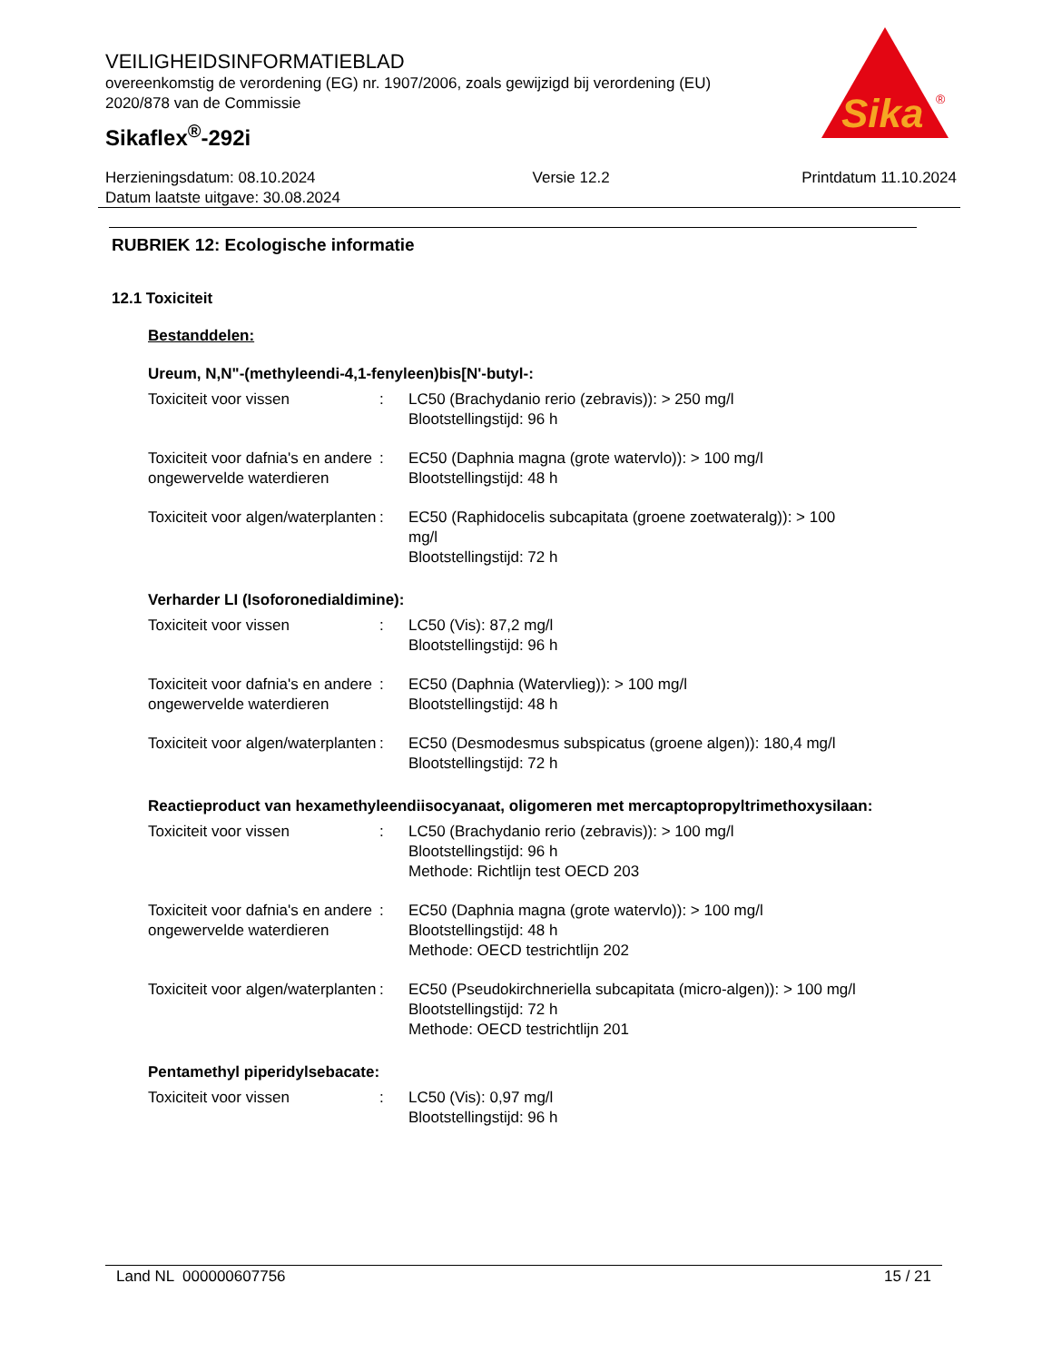VEILIGHEIDSINFORMATIEBLAD
overeenkomstig de verordening (EG) nr. 1907/2006, zoals gewijzigd bij verordening (EU) 2020/878 van de Commissie
Sikaflex<sup>®</sup>-292i
Sika
®
Herzieningsdatum: 08.10.2024
Datum laatste uitgave: 30.08.2024
Versie 12.2 Printdatum 11.10.2024
RUBRIEK 12: Ecologische informatie
12.1 Toxiciteit
Bestanddelen:
Ureum, N,N"-(methyleendi-4,1-fenyleen)bis[N'-butyl-:
Toxiciteit voor vissen : LC50 (Brachydanio rerio (zebravis)): > 250 mg/l
Blootstellingstijd: 96 h
Toxiciteit voor dafnia's en andere ongewervelde waterdieren
: EC50 (Daphnia magna (grote watervlo)): > 100 mg/l
Blootstellingstijd: 48 h
Toxiciteit voor algen/waterplanten
: EC50 (Raphidocelis subcapitata (groene zoetwateralg)): > 100 mg/l
Blootstellingstijd: 72 h
Verharder LI (Isoforonedialdimine):
Toxiciteit voor vissen : LC50 (Vis): 87,2 mg/l
Blootstellingstijd: 96 h
Toxiciteit voor dafnia's en andere ongewervelde waterdieren
: EC50 (Daphnia (Watervlieg)): > 100 mg/l
Blootstellingstijd: 48 h
Toxiciteit voor algen/waterplanten
: EC50 (Desmodesmus subspicatus (groene algen)): 180,4 mg/l
Blootstellingstijd: 72 h
Reactieproduct van hexamethyleendiisocyanaat, oligomeren met mercaptopropyltrimethoxysilaan:
Toxiciteit voor vissen : LC50 (Brachydanio rerio (zebravis)): > 100 mg/l
Blootstellingstijd: 96 h
Methode: Richtlijn test OECD 203
Toxiciteit voor dafnia's en andere ongewervelde waterdieren
: EC50 (Daphnia magna (grote watervlo)): > 100 mg/l
Blootstellingstijd: 48 h
Methode: OECD testrichtlijn 202
Toxiciteit voor algen/waterplanten
: EC50 (Pseudokirchneriella subcapitata (micro-algen)): > 100 mg/l
Blootstellingstijd: 72 h
Methode: OECD testrichtlijn 201
Pentamethyl piperidylsebacate:
Toxiciteit voor vissen : LC50 (Vis): 0,97 mg/l
Blootstellingstijd: 96 h
Land NL 000000607756 15 / 21